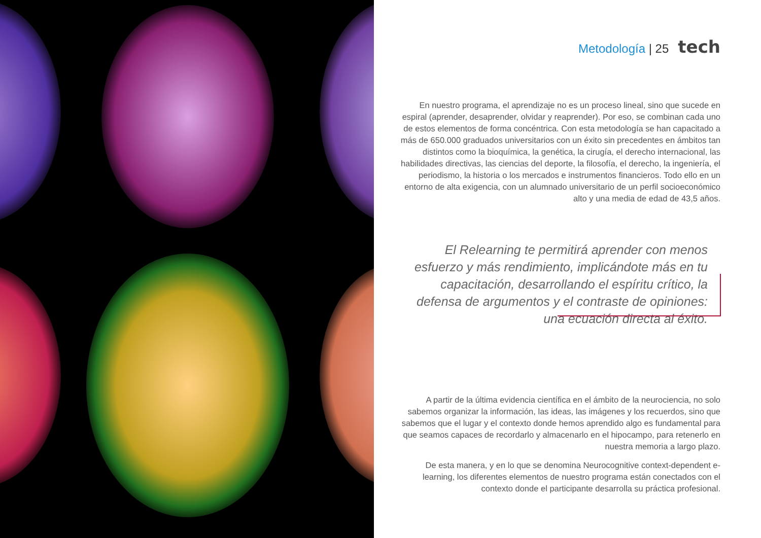Metodología | 25 tech
En nuestro programa, el aprendizaje no es un proceso lineal, sino que sucede en espiral (aprender, desaprender, olvidar y reaprender). Por eso, se combinan cada uno de estos elementos de forma concéntrica. Con esta metodología se han capacitado a más de 650.000 graduados universitarios con un éxito sin precedentes en ámbitos tan distintos como la bioquímica, la genética, la cirugía, el derecho internacional, las habilidades directivas, las ciencias del deporte, la filosofía, el derecho, la ingeniería, el periodismo, la historia o los mercados e instrumentos financieros. Todo ello en un entorno de alta exigencia, con un alumnado universitario de un perfil socioeconómico alto y una media de edad de 43,5 años.
El Relearning te permitirá aprender con menos esfuerzo y más rendimiento, implicándote más en tu capacitación, desarrollando el espíritu crítico, la defensa de argumentos y el contraste de opiniones: una ecuación directa al éxito.
A partir de la última evidencia científica en el ámbito de la neurociencia, no solo sabemos organizar la información, las ideas, las imágenes y los recuerdos, sino que sabemos que el lugar y el contexto donde hemos aprendido algo es fundamental para que seamos capaces de recordarlo y almacenarlo en el hipocampo, para retenerlo en nuestra memoria a largo plazo.
De esta manera, y en lo que se denomina Neurocognitive context-dependent e-learning, los diferentes elementos de nuestro programa están conectados con el contexto donde el participante desarrolla su práctica profesional.